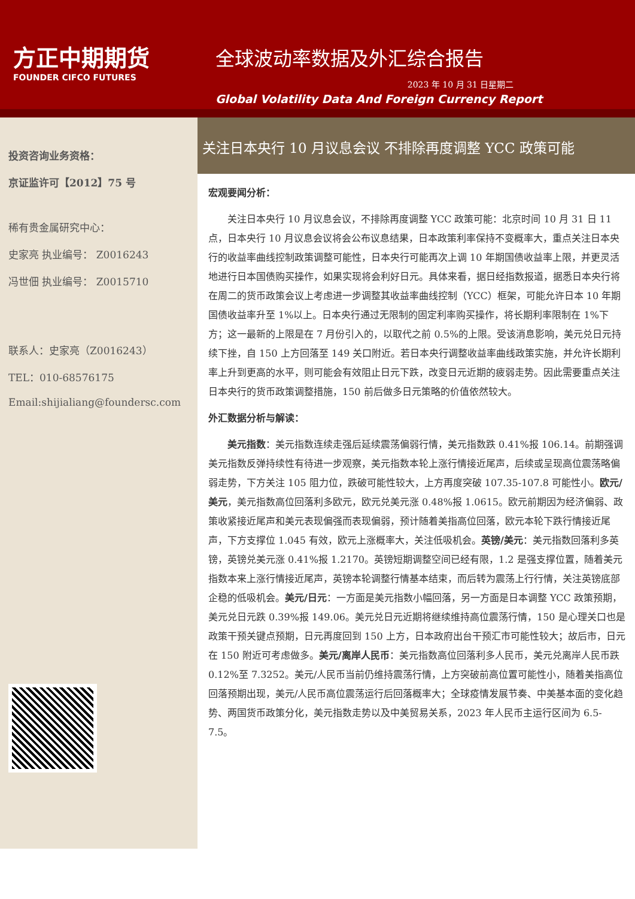方正中期期货
FOUNDER CIFCO FUTURES
全球波动率数据及外汇综合报告
2023 年 10 月 31 日星期二
Global Volatility Data And Foreign Currency Report
投资咨询业务资格：
京证监许可【2012】75 号
稀有贵金属研究中心：
史家亮 执业编号： Z0016243
冯世佃 执业编号： Z0015710
联系人：史家亮（Z0016243）
TEL：010-68576175
Email:shijialiang@foundersc.com
关注日本央行 10 月议息会议 不排除再度调整 YCC 政策可能
宏观要闻分析：
关注日本央行 10 月议息会议，不排除再度调整 YCC 政策可能：北京时间 10 月 31 日 11 点，日本央行 10 月议息会议将会公布议息结果，日本政策利率保持不变概率大，重点关注日本央行的收益率曲线控制政策调整可能性，日本央行可能再次上调 10 年期国债收益率上限，并更灵活地进行日本国债购买操作，如果实现将会利好日元。具体来看，据日经指数报道，据悉日本央行将在周二的货币政策会议上考虑进一步调整其收益率曲线控制（YCC）框架，可能允许日本 10 年期国债收益率升至 1%以上。日本央行通过无限制的固定利率购买操作，将长期利率限制在 1%下方；这一最新的上限是在 7 月份引入的，以取代之前 0.5%的上限。受该消息影响，美元兑日元持续下挫，自 150 上方回落至 149 关口附近。若日本央行调整收益率曲线政策实施，并允许长期利率上升到更高的水平，则可能会有效阻止日元下跌，改变日元近期的疲弱走势。因此需要重点关注日本央行的货币政策调整措施，150 前后做多日元策略的价值依然较大。
外汇数据分析与解读：
美元指数：美元指数连续走强后延续震荡偏弱行情，美元指数跌 0.41%报 106.14。前期强调美元指数反弹持续性有待进一步观察，美元指数本轮上涨行情接近尾声，后续或呈现高位震荡略偏弱走势，下方关注 105 阻力位，跌破可能性较大，上方再度突破 107.35-107.8 可能性小。欧元/美元，美元指数高位回落利多欧元，欧元兑美元涨 0.48%报 1.0615。欧元前期因为经济偏弱、政策收紧接近尾声和美元表现偏强而表现偏弱，预计随着美指高位回落，欧元本轮下跌行情接近尾声，下方支撑位 1.045 有效，欧元上涨概率大，关注低吸机会。英镑/美元：美元指数回落利多英镑，英镑兑美元涨 0.41%报 1.2170。英镑短期调整空间已经有限，1.2 是强支撑位置，随着美元指数本来上涨行情接近尾声，英镑本轮调整行情基本结束，而后转为震荡上行行情，关注英镑底部企稳的低吸机会。美元/日元：一方面是美元指数小幅回落，另一方面是日本调整 YCC 政策预期，美元兑日元跌 0.39%报 149.06。美元兑日元近期将继续维持高位震荡行情，150 是心理关口也是政策干预关键点预期，日元再度回到 150 上方，日本政府出台干预汇市可能性较大；故后市，日元在 150 附近可考虑做多。美元/离岸人民币：美元指数高位回落利多人民币，美元兑离岸人民币跌 0.12%至 7.3252。美元/人民币当前仍维持震荡行情，上方突破前高位置可能性小，随着美指高位回落预期出现，美元/人民币高位震荡运行后回落概率大；全球疫情发展节奏、中美基本面的变化趋势、两国货币政策分化，美元指数走势以及中美贸易关系，2023 年人民币主运行区间为 6.5-7.5。